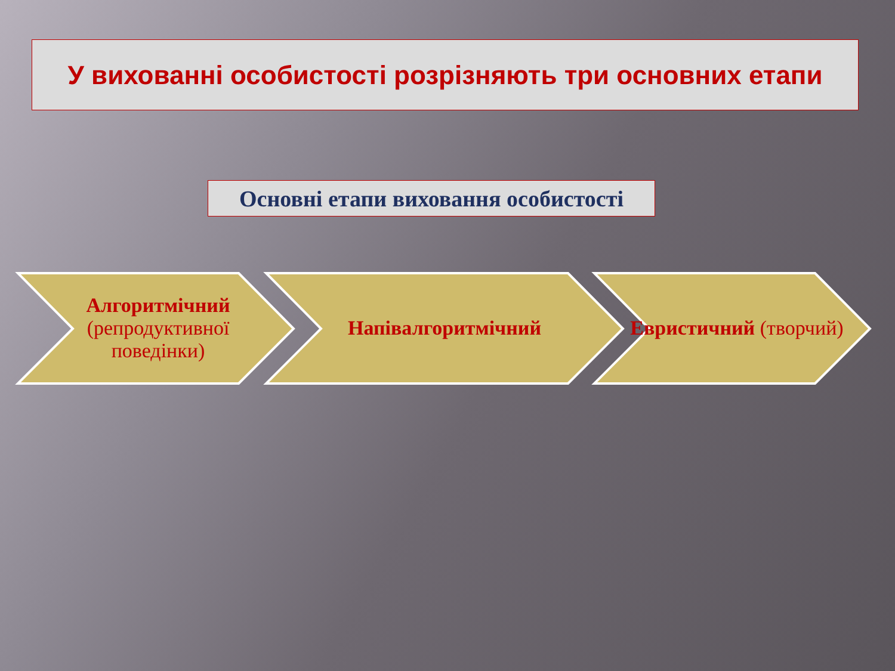У вихованні особистості розрізняють три основних етапи
Основні етапи виховання особистості
Алгоритмічний (репродуктивної поведінки)
Напівалгоритмічний Евристичний (творчий)